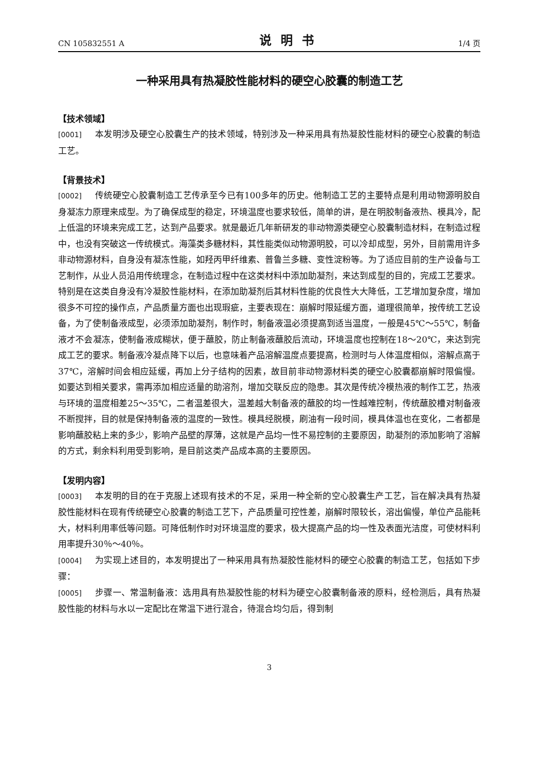CN 105832551 A 说明书 1/4 页
一种采用具有热凝胶性能材料的硬空心胶囊的制造工艺
【技术领域】
[0001] 本发明涉及硬空心胶囊生产的技术领域，特别涉及一种采用具有热凝胶性能材料的硬空心胶囊的制造工艺。
【背景技术】
[0002] 传统硬空心胶囊制造工艺传承至今已有100多年的历史。他制造工艺的主要特点是利用动物源明胶自身凝冻力原理来成型。为了确保成型的稳定，环境温度也要求较低，简单的讲，是在明胶制备液热、模具冷，配上低温的环境来完成工艺，达到产品要求。就是最近几年新研发的非动物源类硬空心胶囊制造材料，在制造过程中，也没有突破这一传统模式。海藻类多糖材料，其性能类似动物源明胶，可以冷却成型，另外，目前需用许多非动物源材料，自身没有凝冻性能，如羟丙甲纤维素、普鲁兰多糖、变性淀粉等。为了适应目前的生产设备与工艺制作，从业人员沿用传统理念，在制造过程中在这类材料中添加助凝剂，来达到成型的目的，完成工艺要求。特别是在这类自身没有冷凝胶性能材料，在添加助凝剂后其材料性能的优良性大大降低，工艺增加复杂度，增加很多不可控的操作点，产品质量方面也出现瑕疵，主要表现在：崩解时限延缓方面，道理很简单，按传统工艺设备，为了使制备液成型，必须添加助凝剂，制作时，制备液温必须提高到适当温度，一般是45℃～55℃，制备液才不会凝冻，使制备液成糊状，便于蘸胶，防止制备液蘸胶后流动，环境温度也控制在18～20℃，来达到完成工艺的要求。制备液冷凝点降下以后，也意味着产品溶解温度点要提高，检测时与人体温度相似，溶解点高于37℃，溶解时间会相应延缓，再加上分子结构的因素，故目前非动物源材料类的硬空心胶囊都崩解时限偏慢。如要达到相关要求，需再添加相应适量的助溶剂，增加交联反应的隐患。其次是传统冷模热液的制作工艺，热液与环境的温度相差25～35℃，二者温差很大，温差越大制备液的蘸胶的均一性越难控制，传统蘸胶槽对制备液不断搅拌，目的就是保持制备液的温度的一致性。模具经脱模，刷油有一段时间，模具体温也在变化，二者都是影响蘸胶粘上来的多少，影响产品壁的厚薄，这就是产品均一性不易控制的主要原因，助凝剂的添加影响了溶解的方式，剩余料利用受到影响，是目前这类产品成本高的主要原因。
【发明内容】
[0003] 本发明的目的在于克服上述现有技术的不足，采用一种全新的空心胶囊生产工艺，旨在解决具有热凝胶性能材料在现有传统硬空心胶囊的制造工艺下，产品质量可控性差，崩解时限较长，溶出偏慢，单位产品能耗大，材料利用率低等问题。可降低制作时对环境温度的要求，极大提高产品的均一性及表面光洁度，可使材料利用率提升30％～40％。
[0004] 为实现上述目的，本发明提出了一种采用具有热凝胶性能材料的硬空心胶囊的制造工艺，包括如下步骤：
[0005] 步骤一、常温制备液：选用具有热凝胶性能的材料为硬空心胶囊制备液的原料，经检测后，具有热凝胶性能的材料与水以一定配比在常温下进行混合，待混合均匀后，得到制
3